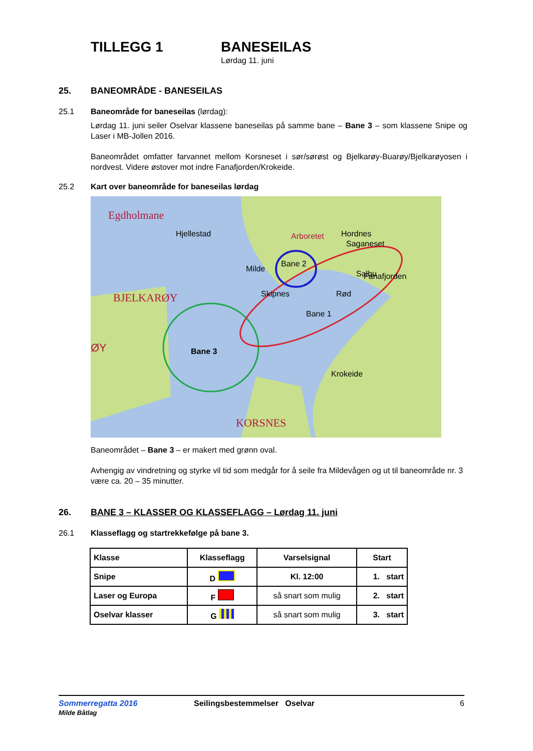TILLEGG 1 BANESEILAS
Lørdag 11. juni
25. BANEOMRÅDE - BANESEILAS
25.1 Baneområde for baneseilas (lørdag):
Lørdag 11. juni seiler Oselvar klassene baneseilas på samme bane – Bane 3 – som klassene Snipe og Laser i MB-Jollen 2016.
Baneområdet omfatter farvannet mellom Korsneset i sør/sørøst og Bjelkarøy-Buarøy/Bjelkarøyosen i nordvest. Videre østover mot indre Fanafjorden/Krokeide.
25.2 Kart over baneområde for baneseilas lørdag
Bane 3
Saganeset
Fanafjorden
Egdholmane
Hjellestad
Arboretet
Hordnes
Milde
Bane 2
Salbu
Skipnes
Rød
Bane 1
BJELKARØY
ØY
Krokeide
KORSNES
Baneområdet – Bane 3 – er makert med grønn oval.
Avhengig av vindretning og styrke vil tid som medgår for å seile fra Mildevågen og ut til baneområde nr. 3 være ca. 20 – 35 minutter.
26. BANE 3 – KLASSER OG KLASSEFLAGG – Lørdag 11. juni
26.1 Klasseflagg og startrekkefølge på bane 3.
| Klasse | Klasseflagg | Varselsignal | Start |
| Snipe | D | Kl. 12:00 | 1. start |
| Laser og Europa | F | så snart som mulig | 2. start |
| Oselvar klasser | G | så snart som mulig | 3. start |
Sommerregatta 2016
Milde Båtlag
Seilingsbestemmelser Oselvar 6